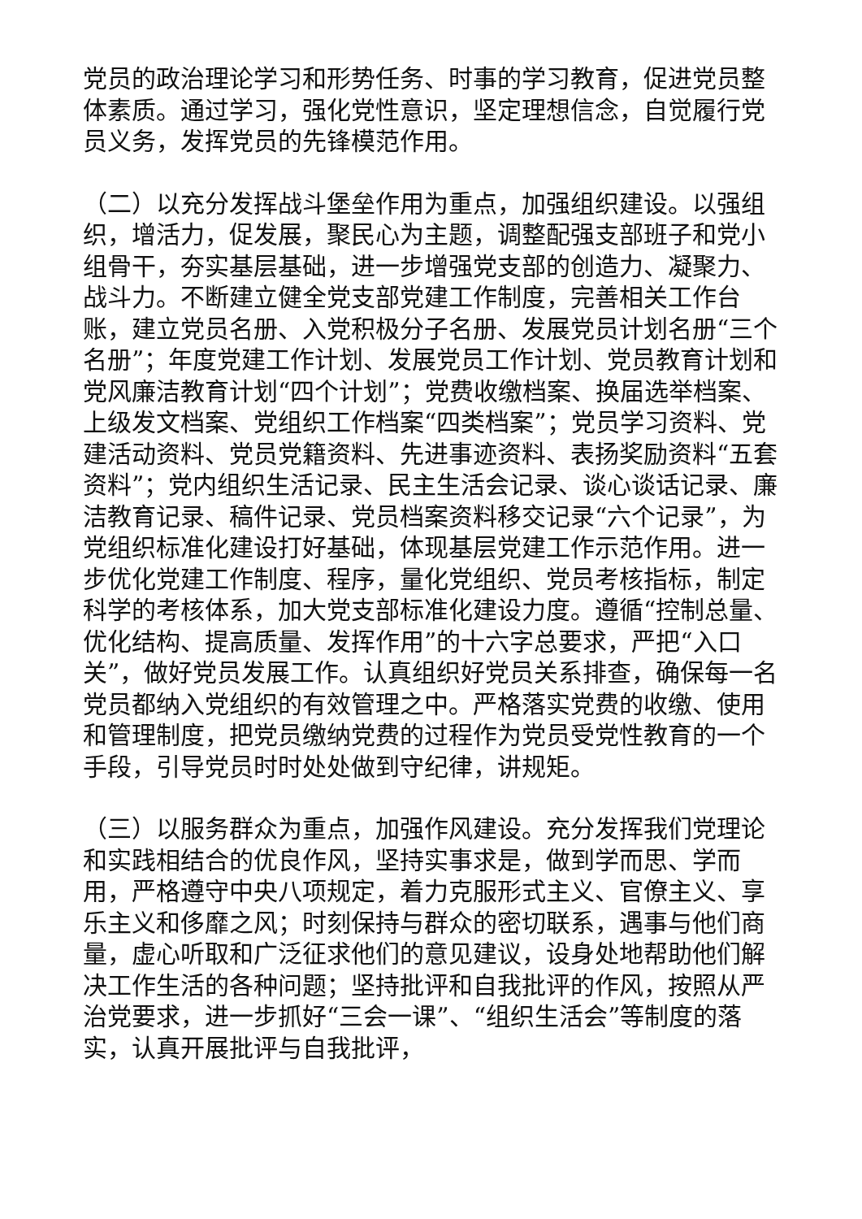党员的政治理论学习和形势任务、时事的学习教育，促进党员整体素质。通过学习，强化党性意识，坚定理想信念，自觉履行党员义务，发挥党员的先锋模范作用。
（二）以充分发挥战斗堡垒作用为重点，加强组织建设。以强组织，增活力，促发展，聚民心为主题，调整配强支部班子和党小组骨干，夯实基层基础，进一步增强党支部的创造力、凝聚力、战斗力。不断建立健全党支部党建工作制度，完善相关工作台账，建立党员名册、入党积极分子名册、发展党员计划名册“三个名册”；年度党建工作计划、发展党员工作计划、党员教育计划和党风廉洁教育计划“四个计划”；党费收缴档案、换届选举档案、上级发文档案、党组织工作档案“四类档案”；党员学习资料、党建活动资料、党员党籍资料、先进事迹资料、表扬奖励资料“五套资料”；党内组织生活记录、民主生活会记录、谈心谈话记录、廉洁教育记录、稿件记录、党员档案资料移交记录“六个记录”，为党组织标准化建设打好基础，体现基层党建工作示范作用。进一步优化党建工作制度、程序，量化党组织、党员考核指标，制定科学的考核体系，加大党支部标准化建设力度。遵循“控制总量、优化结构、提高质量、发挥作用”的十六字总要求，严把“入口关”，做好党员发展工作。认真组织好党员关系排查，确保每一名党员都纳入党组织的有效管理之中。严格落实党费的收缴、使用和管理制度，把党员缴纳党费的过程作为党员受党性教育的一个手段，引导党员时时处处做到守纪律，讲规矩。
（三）以服务群众为重点，加强作风建设。充分发挥我们党理论和实践相结合的优良作风，坚持实事求是，做到学而思、学而用，严格遵守中央八项规定，着力克服形式主义、官僚主义、享乐主义和侈靡之风；时刻保持与群众的密切联系，遇事与他们商量，虚心听取和广泛征求他们的意见建议，设身处地帮助他们解决工作生活的各种问题；坚持批评和自我批评的作风，按照从严治党要求，进一步抓好“三会一课”、“组织生活会”等制度的落实，认真开展批评与自我批评，